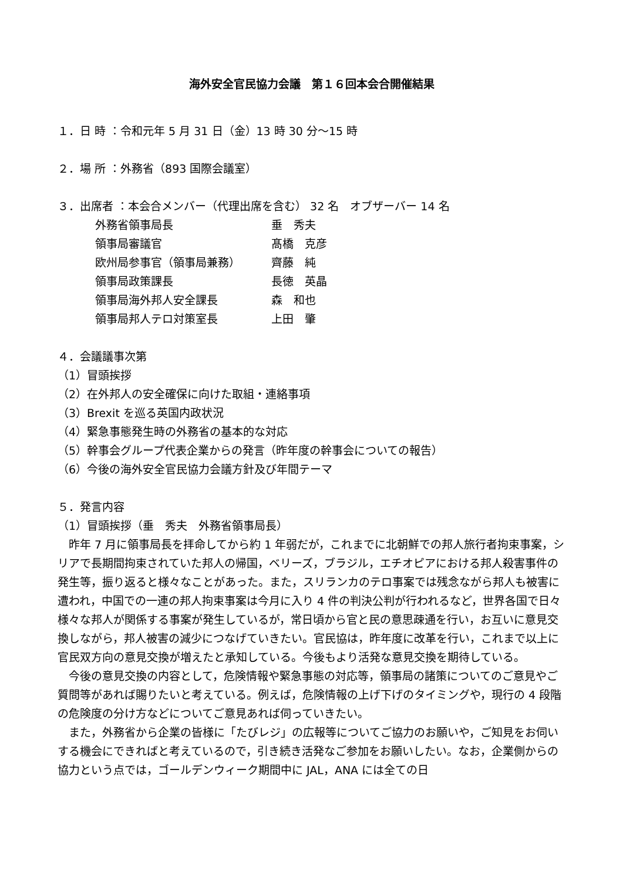海外安全官民協力会議　第１６回本会合開催結果
１．日 時 ：令和元年 5 月 31 日（金）13 時 30 分～15 時
２．場 所 ：外務省（893 国際会議室）
３．出席者 ：本会合メンバー（代理出席を含む） 32 名　オブザーバー 14 名
外務省領事局長 垂　秀夫
領事局審議官 髙橋　克彦
欧州局参事官（領事局兼務） 齊藤　純
領事局政策課長 長徳　英晶
領事局海外邦人安全課長 森　和也
領事局邦人テロ対策室長 上田　肇
４．会議議事次第
（1）冒頭挨拶
（2）在外邦人の安全確保に向けた取組・連絡事項
（3）Brexit を巡る英国内政状況
（4）緊急事態発生時の外務省の基本的な対応
（5）幹事会グループ代表企業からの発言（昨年度の幹事会についての報告）
（6）今後の海外安全官民協力会議方針及び年間テーマ
５．発言内容
（1）冒頭挨拶（垂　秀夫　外務省領事局長）
昨年 7 月に領事局長を拝命してから約 1 年弱だが，これまでに北朝鮮での邦人旅行者拘束事案，シリアで長期間拘束されていた邦人の帰国，ベリーズ，ブラジル，エチオピアにおける邦人殺害事件の発生等，振り返ると様々なことがあった。また，スリランカのテロ事案では残念ながら邦人も被害に遭われ，中国での一連の邦人拘束事案は今月に入り 4 件の判決公判が行われるなど，世界各国で日々様々な邦人が関係する事案が発生しているが，常日頃から官と民の意思疎通を行い，お互いに意見交換しながら，邦人被害の減少につなげていきたい。官民協は，昨年度に改革を行い，これまで以上に官民双方向の意見交換が増えたと承知している。今後もより活発な意見交換を期待している。
今後の意見交換の内容として，危険情報や緊急事態の対応等，領事局の諸策についてのご意見やご質問等があれば賜りたいと考えている。例えば，危険情報の上げ下げのタイミングや，現行の 4 段階の危険度の分け方などについてご意見あれば伺っていきたい。
また，外務省から企業の皆様に「たびレジ」の広報等についてご協力のお願いや，ご知見をお伺いする機会にできればと考えているので，引き続き活発なご参加をお願いしたい。なお，企業側からの協力という点では，ゴールデンウィーク期間中に JAL，ANA には全ての日